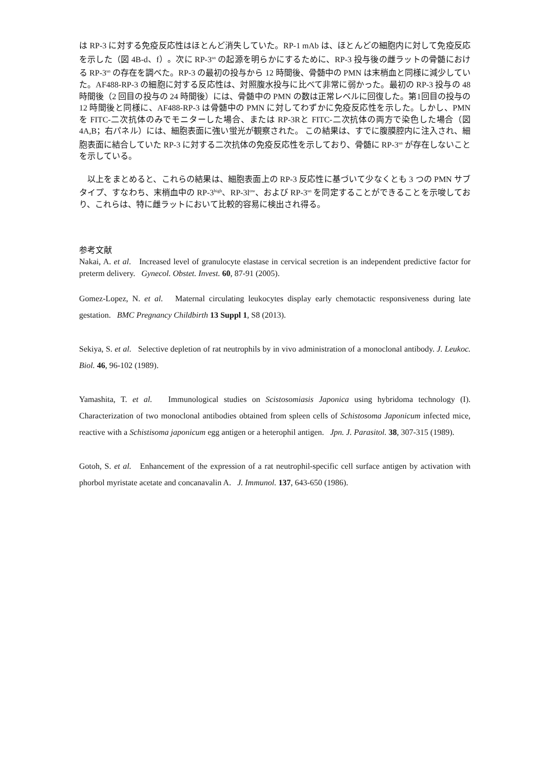は RP-3 に対する免疫反応性はほとんど消失していた。RP-1 mAb は、ほとんどの細胞内に対して免疫反応を示した（図 4B-d、f）。次に RP-3<sup>sn</sup> の起源を明らかにするために、RP-3 投与後の雌ラットの骨髄における RP-3<sup>sn</sup> の存在を調べた。RP-3 の最初の投与から 12 時間後、骨髄中の PMN は末梢血と同様に減少していた。AF488-RP-3 の細胞に対する反応性は、対照腹水投与に比べて非常に弱かった。最初の RP-3 投与の 48 時間後（2 回目の投与の 24 時間後）には、骨髄中の PMN の数は正常レベルに回復した。第1回目の投与の 12 時間後と同様に、AF488-RP-3 は骨髄中の PMN に対してわずかに免疫反応性を示した。しかし、PMN を FITC-二次抗体のみでモニターした場合、または RP-3Rと FITC-二次抗体の両方で染色した場合（図 4A,B；右パネル）には、細胞表面に強い蛍光が観察された。 この結果は、すでに腹膜腔内に注入され、細胞表面に結合していた RP-3 に対する二次抗体の免疫反応性を示しており、骨髄に RP-3<sup>sn</sup> が存在しないことを示している。
　以上をまとめると、これらの結果は、細胞表面上の RP-3 反応性に基づいて少なくとも 3 つの PMN サブタイプ、すなわち、末梢血中の RP-3<sup>high</sup>、RP-3l<sup>ow</sup>、および RP-3<sup>sn</sup> を同定することができることを示唆しており、これらは、特に雌ラットにおいて比較的容易に検出され得る。
参考文献
Nakai, A. et al. Increased level of granulocyte elastase in cervical secretion is an independent predictive factor for preterm delivery. Gynecol. Obstet. Invest. 60, 87-91 (2005).
Gomez-Lopez, N. et al. Maternal circulating leukocytes display early chemotactic responsiveness during late gestation. BMC Pregnancy Childbirth 13 Suppl 1, S8 (2013).
Sekiya, S. et al. Selective depletion of rat neutrophils by in vivo administration of a monoclonal antibody. J. Leukoc. Biol. 46, 96-102 (1989).
Yamashita, T. et al. Immunological studies on Scistosomiasis Japonica using hybridoma technology (I). Characterization of two monoclonal antibodies obtained from spleen cells of Schistosoma Japonicum infected mice, reactive with a Schistisoma japonicum egg antigen or a heterophil antigen. Jpn. J. Parasitol. 38, 307-315 (1989).
Gotoh, S. et al. Enhancement of the expression of a rat neutrophil-specific cell surface antigen by activation with phorbol myristate acetate and concanavalin A. J. Immunol. 137, 643-650 (1986).